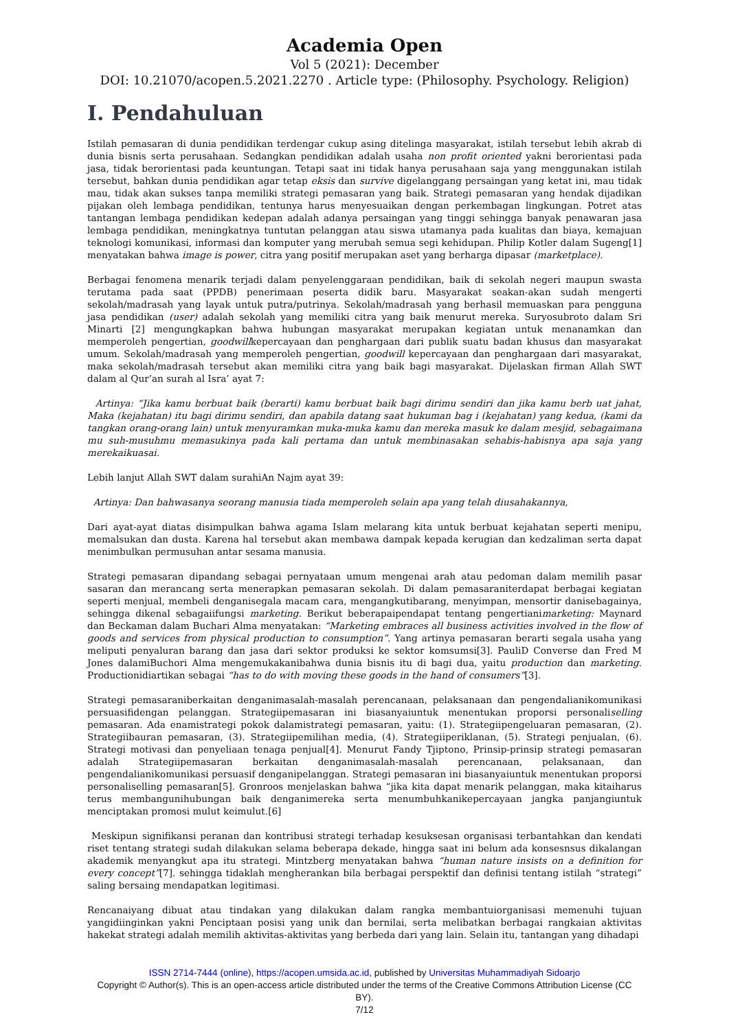Academia Open
Vol 5 (2021): December
DOI: 10.21070/acopen.5.2021.2270 . Article type: (Philosophy. Psychology. Religion)
I. Pendahuluan
Istilah pemasaran di dunia pendidikan terdengar cukup asing ditelinga masyarakat, istilah tersebut lebih akrab di dunia bisnis serta perusahaan. Sedangkan pendidikan adalah usaha non profit oriented yakni berorientasi pada jasa, tidak berorientasi pada keuntungan. Tetapi saat ini tidak hanya perusahaan saja yang menggunakan istilah tersebut, bahkan dunia pendidikan agar tetap eksis dan survive digelanggang persaingan yang ketat ini, mau tidak mau, tidak akan sukses tanpa memiliki strategi pemasaran yang baik. Strategi pemasaran yang hendak dijadikan pijakan oleh lembaga pendidikan, tentunya harus menyesuaikan dengan perkembagan lingkungan. Potret atas tantangan lembaga pendidikan kedepan adalah adanya persaingan yang tinggi sehingga banyak penawaran jasa lembaga pendidikan, meningkatnya tuntutan pelanggan atau siswa utamanya pada kualitas dan biaya, kemajuan teknologi komunikasi, informasi dan komputer yang merubah semua segi kehidupan. Philip Kotler dalam Sugeng[1] menyatakan bahwa image is power, citra yang positif merupakan aset yang berharga dipasar (marketplace).
Berbagai fenomena menarik terjadi dalam penyelenggaraan pendidikan, baik di sekolah negeri maupun swasta terutama pada saat (PPDB) penerimaan peserta didik baru. Masyarakat seakan-akan sudah mengerti sekolah/madrasah yang layak untuk putra/putrinya. Sekolah/madrasah yang berhasil memuaskan para pengguna jasa pendidikan (user) adalah sekolah yang memiliki citra yang baik menurut mereka. Suryosubroto dalam Sri Minarti [2] mengungkapkan bahwa hubungan masyarakat merupakan kegiatan untuk menanamkan dan memperoleh pengertian, goodwillkepercayaan dan penghargaan dari publik suatu badan khusus dan masyarakat umum. Sekolah/madrasah yang memperoleh pengertian, goodwill kepercayaan dan penghargaan dari masyarakat, maka sekolah/madrasah tersebut akan memiliki citra yang baik bagi masyarakat. Dijelaskan firman Allah SWT dalam al Qur’an surah al Isra’ ayat 7:
Artinya: “Jika kamu berbuat baik (berarti) kamu berbuat baik bagi dirimu sendiri dan jika kamu berb uat jahat, Maka (kejahatan) itu bagi dirimu sendiri, dan apabila datang saat hukuman bag i (kejahatan) yang kedua, (kami da tangkan orang-orang lain) untuk menyuramkan muka-muka kamu dan mereka masuk ke dalam mesjid, sebagaimana mu suh-musuhmu memasukinya pada kali pertama dan untuk membinasakan sehabis-habisnya apa saja yang merekaikuasai.
Lebih lanjut Allah SWT dalam surahiAn Najm ayat 39:
Artinya: Dan bahwasanya seorang manusia tiada memperoleh selain apa yang telah diusahakannya,
Dari ayat-ayat diatas disimpulkan bahwa agama Islam melarang kita untuk berbuat kejahatan seperti menipu, memalsukan dan dusta. Karena hal tersebut akan membawa dampak kepada kerugian dan kedzaliman serta dapat menimbulkan permusuhan antar sesama manusia.
Strategi pemasaran dipandang sebagai pernyataan umum mengenai arah atau pedoman dalam memilih pasar sasaran dan merancang serta menerapkan pemasaran sekolah. Di dalam pemasaraniterdapat berbagai kegiatan seperti menjual, membeli denganisegala macam cara, mengangkutibarang, menyimpan, mensortir danisebagainya, sehingga dikenal sebagaiifungsi marketing. Berikut beberapaipendapat tentang pengertianimarketing: Maynard dan Beckaman dalam Buchari Alma menyatakan: “Marketing embraces all business activities involved in the flow of goods and services from physical production to consumption”. Yang artinya pemasaran berarti segala usaha yang meliputi penyaluran barang dan jasa dari sektor produksi ke sektor komsumsi[3]. PauliD Converse dan Fred M Jones dalamiBuchori Alma mengemukakanibahwa dunia bisnis itu di bagi dua, yaitu production dan marketing. Productionidiartikan sebagai “has to do with moving these goods in the hand of consumers”[3].
Strategi pemasaraniberkaitan denganimasalah-masalah perencanaan, pelaksanaan dan pengendalianikomunikasi persuasifidengan pelanggan. Strategiipemasaran ini biasanyaiuntuk menentukan proporsi personaliselling pemasaran. Ada enamistrategi pokok dalamistrategi pemasaran, yaitu: (1). Strategiipengeluaran pemasaran, (2). Strategiibauran pemasaran, (3). Strategiipemilihan media, (4). Strategiiperiklanan, (5). Strategi penjualan, (6). Strategi motivasi dan penyeliaan tenaga penjual[4]. Menurut Fandy Tjiptono, Prinsip-prinsip strategi pemasaran adalah Strategiipemasaran berkaitan denganimasalah-masalah perencanaan, pelaksanaan, dan pengendalianikomunikasi persuasif denganipelanggan. Strategi pemasaran ini biasanyaiuntuk menentukan proporsi personaliselling pemasaran[5]. Gronroos menjelaskan bahwa “jika kita dapat menarik pelanggan, maka kitaiharus terus membangunihubungan baik denganimereka serta menumbuhkanikepercayaan jangka panjangiuntuk menciptakan promosi mulut keimulut.[6]
Meskipun signifikansi peranan dan kontribusi strategi terhadap kesuksesan organisasi terbantahkan dan kendati riset tentang strategi sudah dilakukan selama beberapa dekade, hingga saat ini belum ada konsesnsus dikalangan akademik menyangkut apa itu strategi. Mintzberg menyatakan bahwa “human nature insists on a definition for every concept”[7]. sehingga tidaklah mengherankan bila berbagai perspektif dan definisi tentang istilah “strategi” saling bersaing mendapatkan legitimasi.
Rencanaiyang dibuat atau tindakan yang dilakukan dalam rangka membantuiorganisasi memenuhi tujuan yangidiinginkan yakni Penciptaan posisi yang unik dan bernilai, serta melibatkan berbagai rangkaian aktivitas hakekat strategi adalah memilih aktivitas-aktivitas yang berbeda dari yang lain. Selain itu, tantangan yang dihadapi
ISSN 2714-7444 (online), https://acopen.umsida.ac.id, published by Universitas Muhammadiyah Sidoarjo
Copyright © Author(s). This is an open-access article distributed under the terms of the Creative Commons Attribution License (CC BY).
7/12